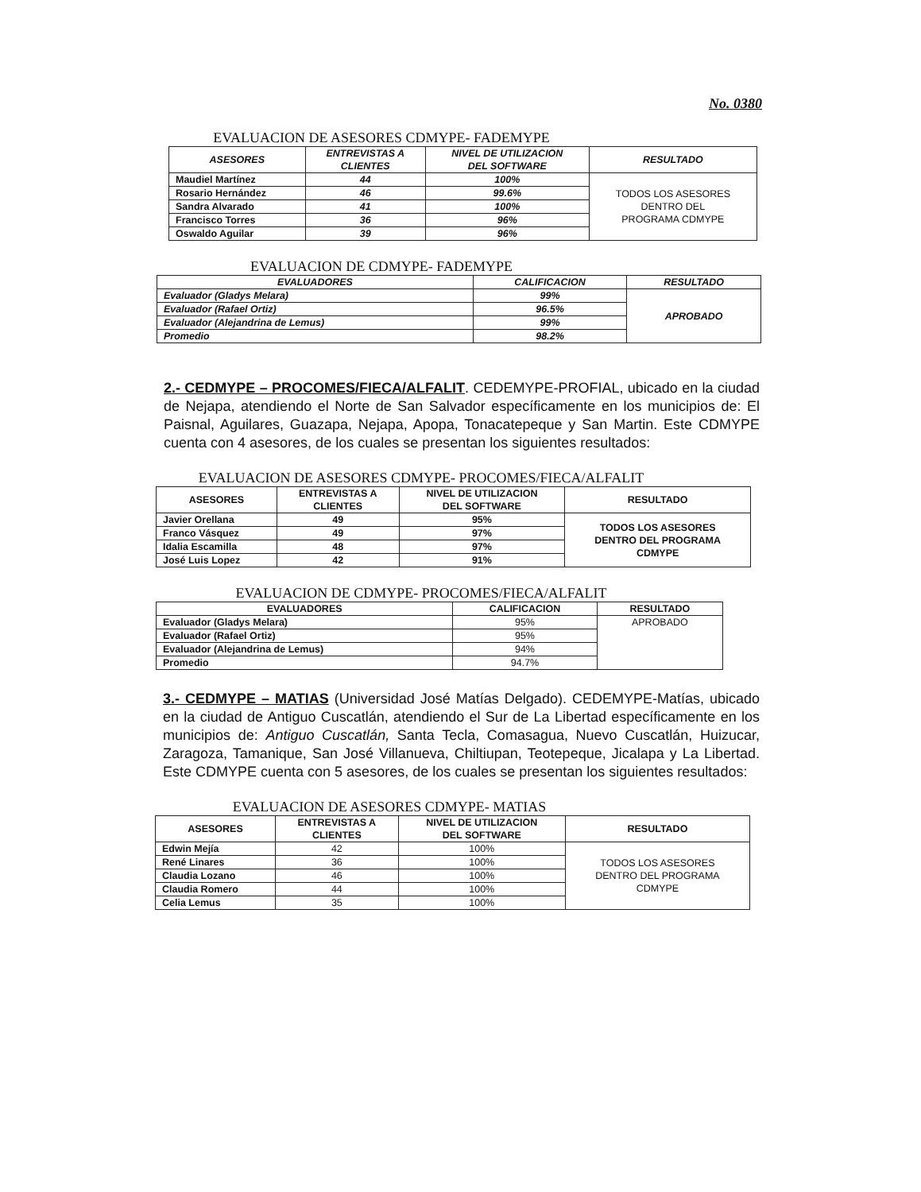No. 0380
EVALUACION DE ASESORES CDMYPE- FADEMYPE
| ASESORES | ENTREVISTAS A CLIENTES | NIVEL DE UTILIZACION DEL SOFTWARE | RESULTADO |
| --- | --- | --- | --- |
| Maudiel Martínez | 44 | 100% | TODOS LOS ASESORES DENTRO DEL PROGRAMA CDMYPE |
| Rosario Hernández | 46 | 99.6% | |
| Sandra Alvarado | 41 | 100% | |
| Francisco Torres | 36 | 96% | |
| Oswaldo Aguilar | 39 | 96% | |
EVALUACION DE CDMYPE- FADEMYPE
| EVALUADORES | CALIFICACION | RESULTADO |
| --- | --- | --- |
| Evaluador (Gladys Melara) | 99% | APROBADO |
| Evaluador (Rafael Ortiz) | 96.5% | |
| Evaluador (Alejandrina de Lemus) | 99% | |
| Promedio | 98.2% | |
2.- CEDMYPE – PROCOMES/FIECA/ALFALIT. CEDEMYPE-PROFIAL, ubicado en la ciudad de Nejapa, atendiendo el Norte de San Salvador específicamente en los municipios de: El Paisnal, Aguilares, Guazapa, Nejapa, Apopa, Tonacatepeque y San Martin. Este CDMYPE cuenta con 4 asesores, de los cuales se presentan los siguientes resultados:
EVALUACION DE ASESORES CDMYPE- PROCOMES/FIECA/ALFALIT
| ASESORES | ENTREVISTAS A CLIENTES | NIVEL DE UTILIZACION DEL SOFTWARE | RESULTADO |
| --- | --- | --- | --- |
| Javier Orellana | 49 | 95% | TODOS LOS ASESORES DENTRO DEL PROGRAMA CDMYPE |
| Franco Vásquez | 49 | 97% | |
| Idalia Escamilla | 48 | 97% | |
| José Luis Lopez | 42 | 91% | |
EVALUACION DE CDMYPE- PROCOMES/FIECA/ALFALIT
| EVALUADORES | CALIFICACION | RESULTADO |
| --- | --- | --- |
| Evaluador (Gladys Melara) | 95% | APROBADO |
| Evaluador (Rafael Ortiz) | 95% | |
| Evaluador (Alejandrina de Lemus) | 94% | |
| Promedio | 94.7% | |
3.- CEDMYPE – MATIAS (Universidad José Matías Delgado). CEDEMYPE-Matías, ubicado en la ciudad de Antiguo Cuscatlán, atendiendo el Sur de La Libertad específicamente en los municipios de: Antiguo Cuscatlán, Santa Tecla, Comasagua, Nuevo Cuscatlán, Huizucar, Zaragoza, Tamanique, San José Villanueva, Chiltiupan, Teotepeque, Jicalapa y La Libertad. Este CDMYPE cuenta con 5 asesores, de los cuales se presentan los siguientes resultados:
EVALUACION DE ASESORES CDMYPE- MATIAS
| ASESORES | ENTREVISTAS A CLIENTES | NIVEL DE UTILIZACION DEL SOFTWARE | RESULTADO |
| --- | --- | --- | --- |
| Edwin Mejía | 42 | 100% | TODOS LOS ASESORES DENTRO DEL PROGRAMA CDMYPE |
| René Linares | 36 | 100% | |
| Claudia Lozano | 46 | 100% | |
| Claudia Romero | 44 | 100% | |
| Celia Lemus | 35 | 100% | |